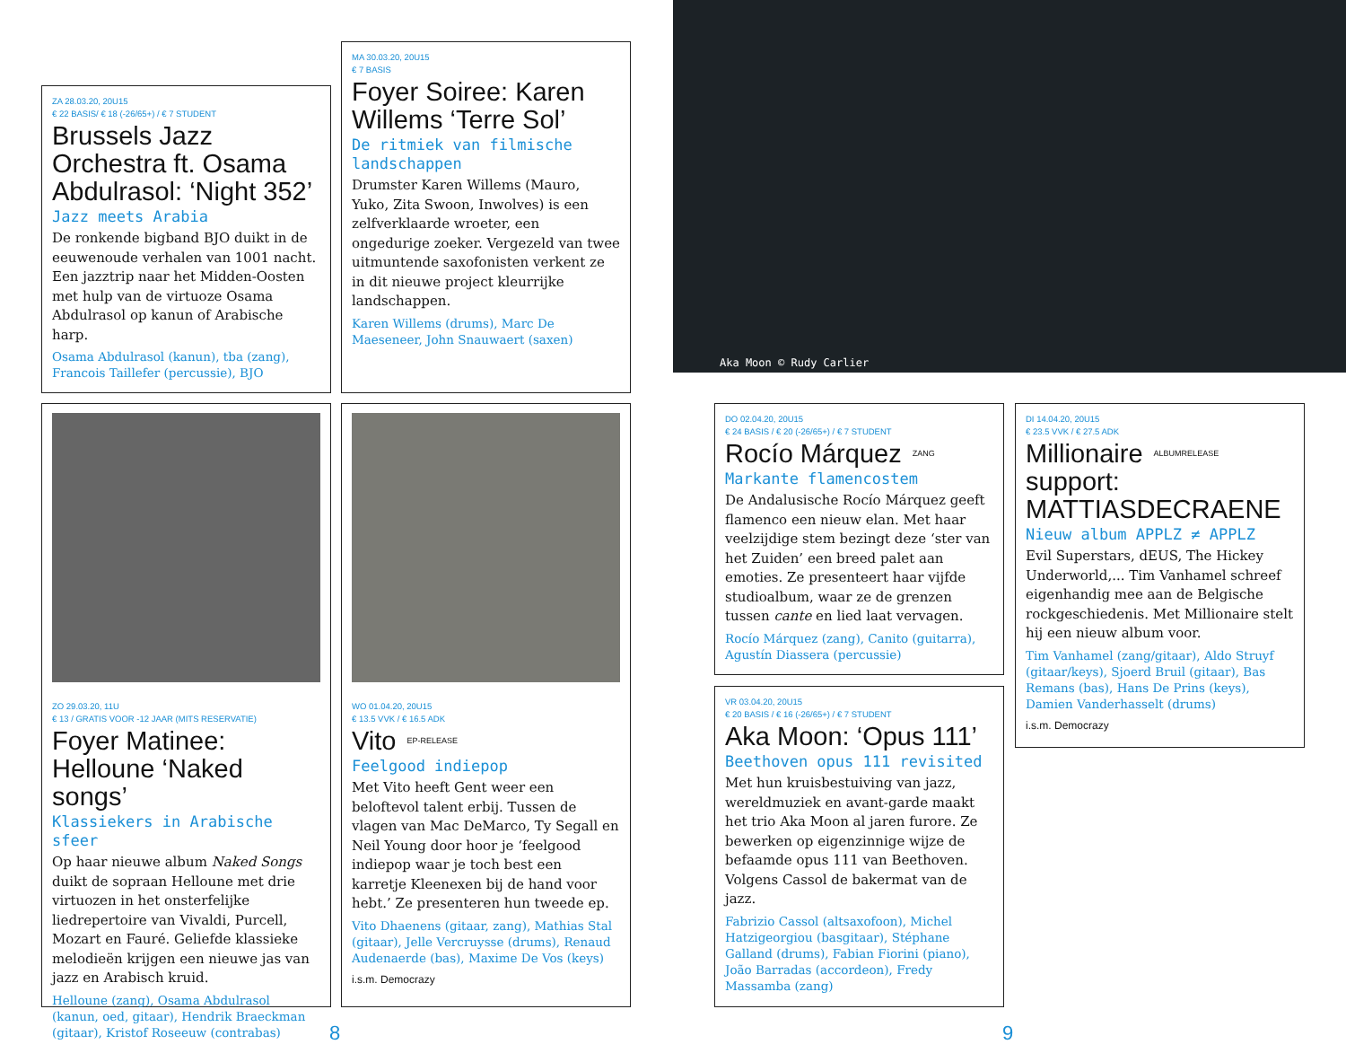ZA 28.03.20, 20U15
€ 22 BASIS/ € 18 (-26/65+) / € 7 STUDENT
Brussels Jazz Orchestra ft. Osama Abdulrasol: ‘Night 352’
Jazz meets Arabia
De ronkende bigband BJO duikt in de eeuwenoude verhalen van 1001 nacht. Een jazztrip naar het Midden-Oosten met hulp van de virtuoze Osama Abdulrasol op kanun of Arabische harp.
Osama Abdulrasol (kanun), tba (zang), Francois Taillefer (percussie), BJO
MA 30.03.20, 20U15
€ 7 BASIS
Foyer Soiree: Karen Willems ‘Terre Sol’
De ritmiek van filmische landschappen
Drumster Karen Willems (Mauro, Yuko, Zita Swoon, Inwolves) is een zelfverklaarde wroeter, een ongedurige zoeker. Vergezeld van twee uitmuntende saxofonisten verkent ze in dit nieuwe project kleurrijke landschappen.
Karen Willems (drums), Marc De Maeseneer, John Snauwaert (saxen)
Aka Moon © Rudy Carlier
ZO 29.03.20, 11U
€ 13 / GRATIS VOOR -12 JAAR (MITS RESERVATIE)
Foyer Matinee: Helloune ‘Naked songs’
Klassiekers in Arabische sfeer
Op haar nieuwe album Naked Songs duikt de sopraan Helloune met drie virtuozen in het onsterfelijke liedrepertoire van Vivaldi, Purcell, Mozart en Fauré. Geliefde klassieke melodieën krijgen een nieuwe jas van jazz en Arabisch kruid.
Helloune (zang), Osama Abdulrasol (kanun, oed, gitaar), Hendrik Braeckman (gitaar), Kristof Roseeuw (contrabas)
WO 01.04.20, 20U15
€ 13.5 VVK / € 16.5 ADK
Vito <sup>EP-RELEASE</sup>
Feelgood indiepop
Met Vito heeft Gent weer een beloftevol talent erbij. Tussen de vlagen van Mac DeMarco, Ty Segall en Neil Young door hoor je ‘feelgood indiepop waar je toch best een karretje Kleenexen bij de hand voor hebt.’ Ze presenteren hun tweede ep.
Vito Dhaenens (gitaar, zang), Mathias Stal (gitaar), Jelle Vercruysse (drums), Renaud Audenaerde (bas), Maxime De Vos (keys)
i.s.m. Democrazy
DO 02.04.20, 20U15
€ 24 BASIS / € 20 (-26/65+) / € 7 STUDENT
Rocío Márquez <sup>ZANG</sup>
Markante flamencostem
De Andalusische Rocío Márquez geeft flamenco een nieuw elan. Met haar veelzijdige stem bezingt deze ‘ster van het Zuiden’ een breed palet aan emoties. Ze presenteert haar vijfde studioalbum, waar ze de grenzen tussen cante en lied laat vervagen.
Rocío Márquez (zang), Canito (guitarra), Agustín Diassera (percussie)
VR 03.04.20, 20U15
€ 20 BASIS / € 16 (-26/65+) / € 7 STUDENT
Aka Moon: ‘Opus 111’
Beethoven opus 111 revisited
Met hun kruisbestuiving van jazz, wereldmuziek en avant-garde maakt het trio Aka Moon al jaren furore. Ze bewerken op eigenzinnige wijze de befaamde opus 111 van Beethoven. Volgens Cassol de bakermat van de jazz.
Fabrizio Cassol (altsaxofoon), Michel Hatzigeorgiou (basgitaar), Stéphane Galland (drums), Fabian Fiorini (piano), João Barradas (accordeon), Fredy Massamba (zang)
DI 14.04.20, 20U15
€ 23.5 VVK / € 27.5 ADK
Millionaire <sup>ALBUMRELEASE</sup>
support:
MATTIASDECRAENE
Nieuw album APPLZ ≠ APPLZ
Evil Superstars, dEUS, The Hickey Underworld,... Tim Vanhamel schreef eigenhandig mee aan de Belgische rockgeschiedenis. Met Millionaire stelt hij een nieuw album voor.
Tim Vanhamel (zang/gitaar), Aldo Struyf (gitaar/keys), Sjoerd Bruil (gitaar), Bas Remans (bas), Hans De Prins (keys), Damien Vanderhasselt (drums)
i.s.m. Democrazy
8 9